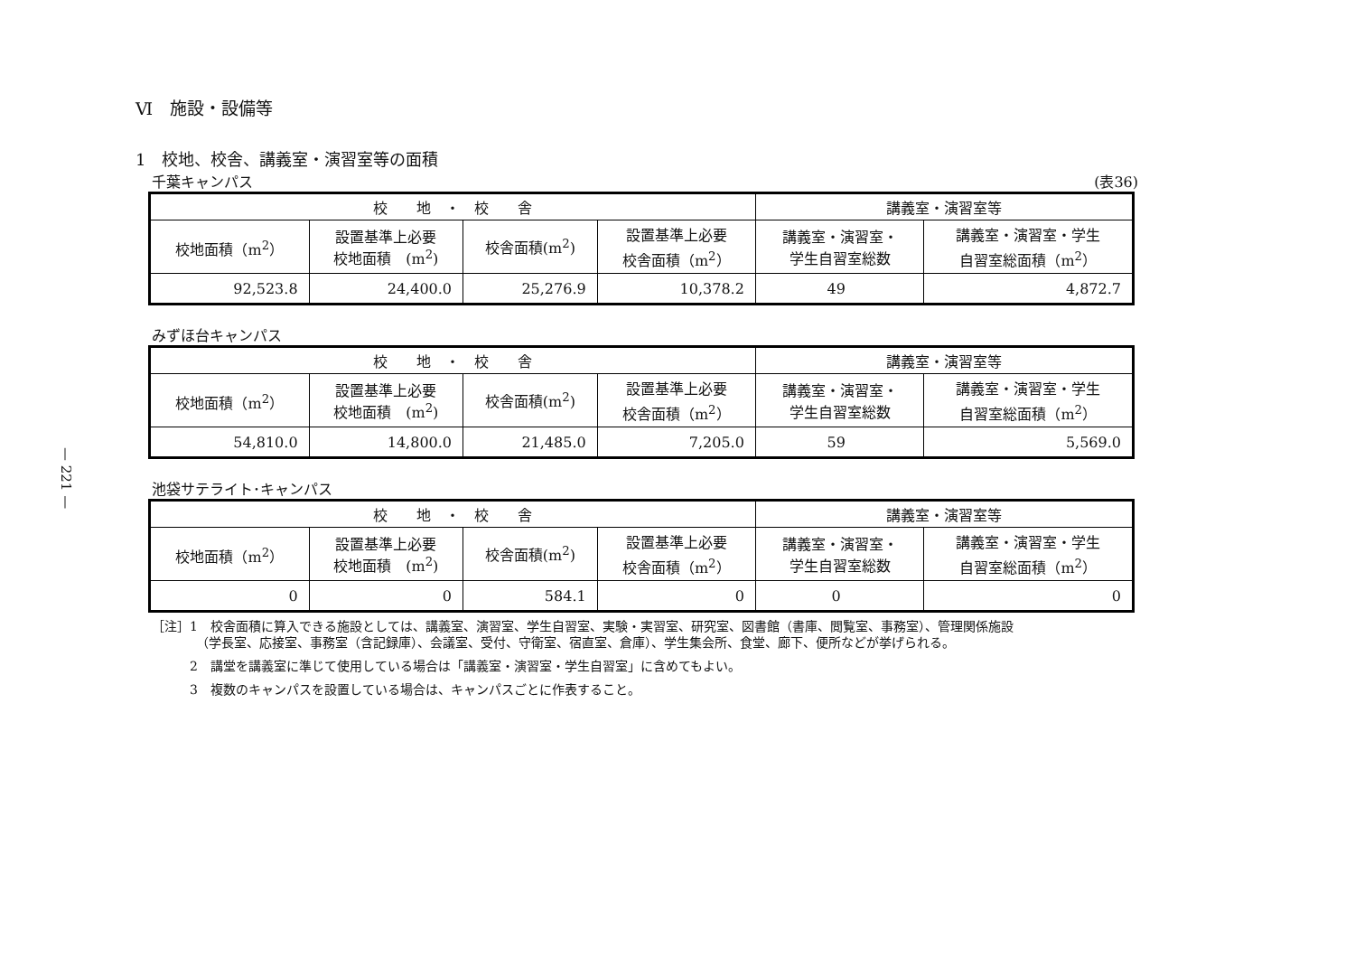— 221 —
Ⅵ　施設・設備等
1　校地、校舎、講義室・演習室等の面積
千葉キャンパス (表36)
| 校 地 ・ 校 舎 | | | | 講義室・演習室等 | |
| --- | --- | --- | --- | --- | --- |
| 校地面積（m<sup>2</sup>） | 設置基準上必要 校地面積 (m<sup>2</sup>) | 校舎面積(m<sup>2</sup>) | 設置基準上必要 校舎面積（m<sup>2</sup>） | 講義室・演習室・ 学生自習室総数 | 講義室・演習室・学生 自習室総面積（m<sup>2</sup>） |
| 92,523.8 | 24,400.0 | 25,276.9 | 10,378.2 | 49 | 4,872.7 |
みずほ台キャンパス
| 校 地 ・ 校 舎 | | | | 講義室・演習室等 | |
| --- | --- | --- | --- | --- | --- |
| 校地面積（m<sup>2</sup>） | 設置基準上必要 校地面積 (m<sup>2</sup>) | 校舎面積(m<sup>2</sup>) | 設置基準上必要 校舎面積（m<sup>2</sup>） | 講義室・演習室・ 学生自習室総数 | 講義室・演習室・学生 自習室総面積（m<sup>2</sup>） |
| 54,810.0 | 14,800.0 | 21,485.0 | 7,205.0 | 59 | 5,569.0 |
池袋サテライト･キャンパス
| 校 地 ・ 校 舎 | | | | 講義室・演習室等 | |
| --- | --- | --- | --- | --- | --- |
| 校地面積（m<sup>2</sup>） | 設置基準上必要 校地面積 (m<sup>2</sup>) | 校舎面積(m<sup>2</sup>) | 設置基準上必要 校舎面積（m<sup>2</sup>） | 講義室・演習室・ 学生自習室総数 | 講義室・演習室・学生 自習室総面積（m<sup>2</sup>） |
| 0 | 0 | 584.1 | 0 | 0 | 0 |
［注］1　校舎面積に算入できる施設としては、講義室、演習室、学生自習室、実験・実習室、研究室、図書館（書庫、閲覧室、事務室）、管理関係施設
　　　　（学長室、応接室、事務室（含記録庫）、会議室、受付、守衛室、宿直室、倉庫）、学生集会所、食堂、廊下、便所などが挙げられる。
　　　2　講堂を講義室に準じて使用している場合は「講義室・演習室・学生自習室」に含めてもよい。
　　　3　複数のキャンパスを設置している場合は、キャンパスごとに作表すること。